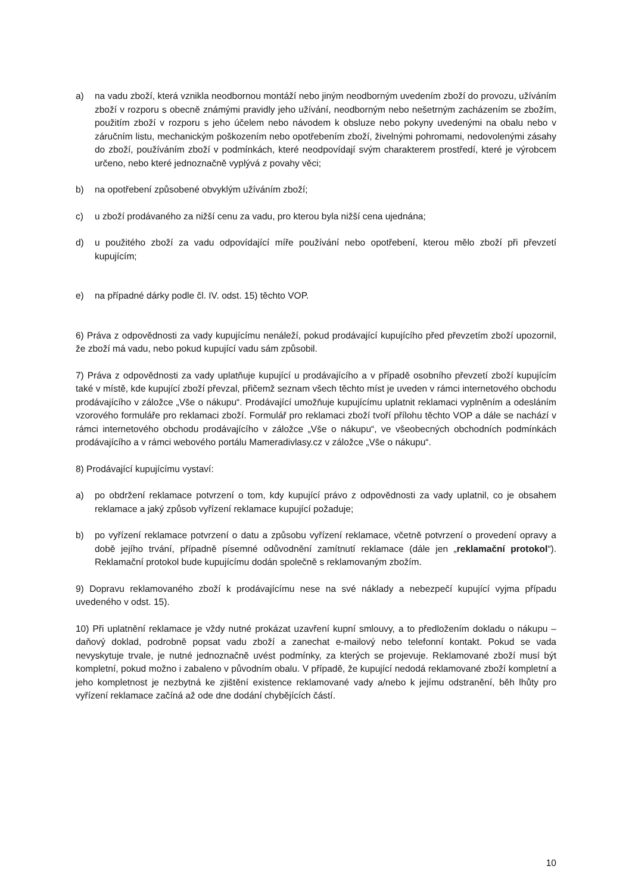a) na vadu zboží, která vznikla neodbornou montáží nebo jiným neodborným uvedením zboží do provozu, užíváním zboží v rozporu s obecně známými pravidly jeho užívání, neodborným nebo nešetrným zacházením se zbožím, použitím zboží v rozporu s jeho účelem nebo návodem k obsluze nebo pokyny uvedenými na obalu nebo v záručním listu, mechanickým poškozením nebo opotřebením zboží, živelnými pohromami, nedovolenými zásahy do zboží, používáním zboží v podmínkách, které neodpovídají svým charakterem prostředí, které je výrobcem určeno, nebo které jednoznačně vyplývá z povahy věci;
b) na opotřebení způsobené obvyklým užíváním zboží;
c) u zboží prodávaného za nižší cenu za vadu, pro kterou byla nižší cena ujednána;
d) u použitého zboží za vadu odpovídající míře používání nebo opotřebení, kterou mělo zboží při převzetí kupujícím;
e) na případné dárky podle čl. IV. odst. 15) těchto VOP.
6) Práva z odpovědnosti za vady kupujícímu nenáleží, pokud prodávající kupujícího před převzetím zboží upozornil, že zboží má vadu, nebo pokud kupující vadu sám způsobil.
7) Práva z odpovědnosti za vady uplatňuje kupující u prodávajícího a v případě osobního převzetí zboží kupujícím také v místě, kde kupující zboží převzal, přičemž seznam všech těchto míst je uveden v rámci internetového obchodu prodávajícího v záložce „Vše o nákupu“. Prodávající umožňuje kupujícímu uplatnit reklamaci vyplněním a odesláním vzorového formuláře pro reklamaci zboží. Formulář pro reklamaci zboží tvoří přílohu těchto VOP a dále se nachází v rámci internetového obchodu prodávajícího v záložce „Vše o nákupu“, ve všeobecných obchodních podmínkách prodávajícího a v rámci webového portálu Mameradivlasy.cz v záložce „Vše o nákupu“.
8) Prodávající kupujícímu vystaví:
a) po obdržení reklamace potvrzení o tom, kdy kupující právo z odpovědnosti za vady uplatnil, co je obsahem reklamace a jaký způsob vyřízení reklamace kupující požaduje;
b) po vyřízení reklamace potvrzení o datu a způsobu vyřízení reklamace, včetně potvrzení o provedení opravy a době jejího trvání, případně písemné odůvodnění zamítnutí reklamace (dále jen „reklamační protokol“). Reklamační protokol bude kupujícímu dodán společně s reklamovaným zbožím.
9) Dopravu reklamovaného zboží k prodávajícímu nese na své náklady a nebezpečí kupující vyjma případu uvedeného v odst. 15).
10) Při uplatnění reklamace je vždy nutné prokázat uzavření kupní smlouvy, a to předložením dokladu o nákupu – daňový doklad, podrobně popsat vadu zboží a zanechat e-mailový nebo telefonní kontakt. Pokud se vada nevyskytuje trvale, je nutné jednoznačně uvést podmínky, za kterých se projevuje. Reklamované zboží musí být kompletní, pokud možno i zabaleno v původním obalu. V případě, že kupující nedodá reklamované zboží kompletní a jeho kompletnost je nezbytná ke zjištění existence reklamované vady a/nebo k jejímu odstranění, běh lhůty pro vyřízení reklamace začíná až ode dne dodání chybějících částí.
10